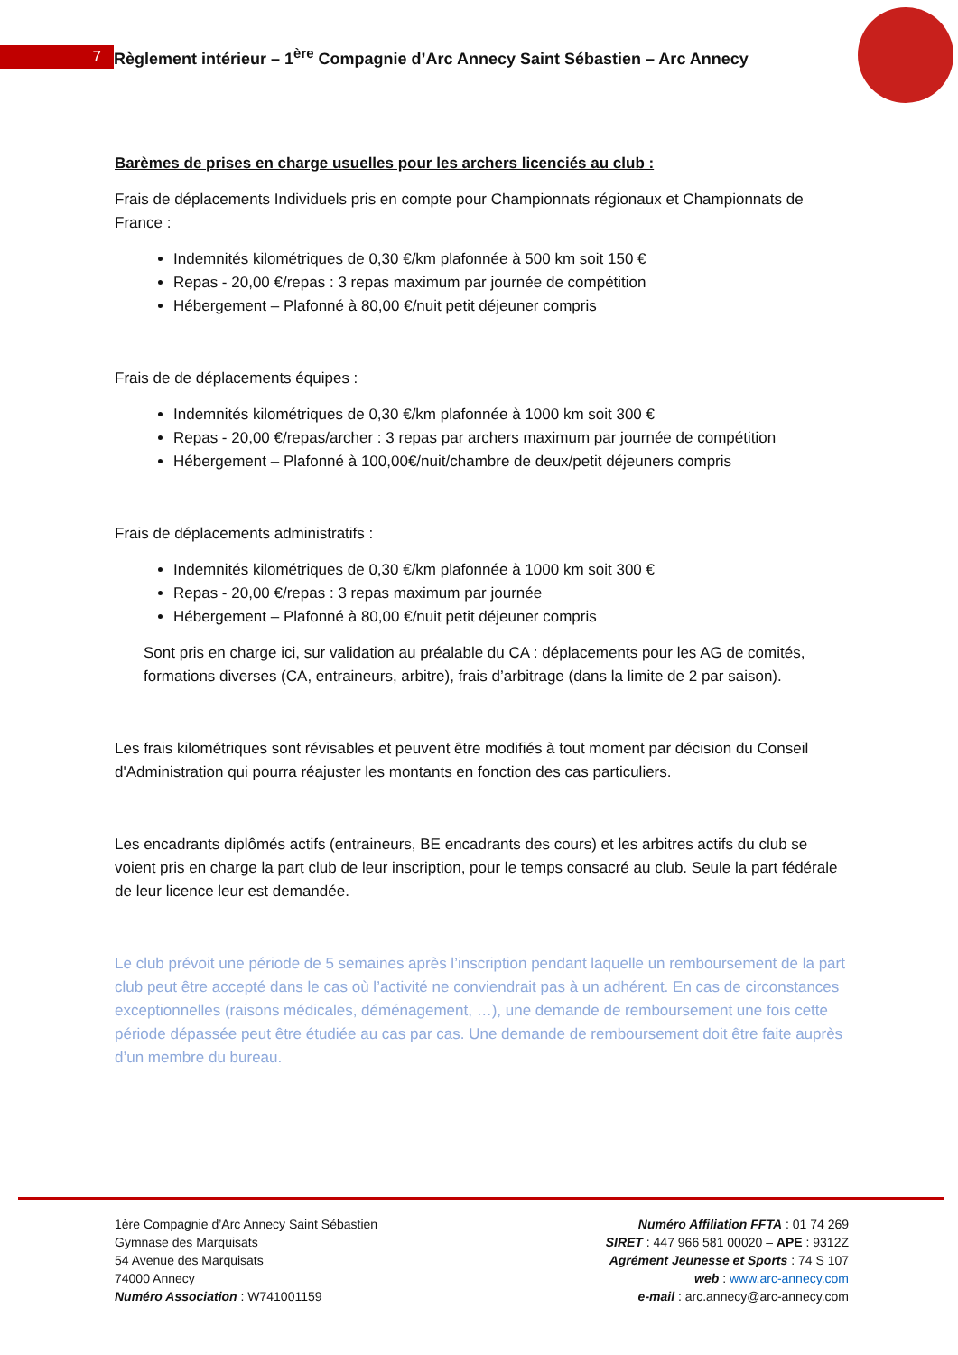7 Règlement intérieur – 1<sup>ère</sup> Compagnie d’Arc Annecy Saint Sébastien – Arc Annecy
Barèmes de prises en charge usuelles pour les archers licenciés au club :
Frais de déplacements Individuels pris en compte pour Championnats régionaux et Championnats de France :
Indemnités kilométriques de 0,30 €/km plafonnée à 500 km soit 150 €
Repas - 20,00 €/repas : 3 repas maximum par journée de compétition
Hébergement – Plafonné à 80,00 €/nuit petit déjeuner compris
Frais de de déplacements équipes :
Indemnités kilométriques de 0,30 €/km plafonnée à 1000 km soit 300 €
Repas - 20,00 €/repas/archer : 3 repas par archers maximum par journée de compétition
Hébergement – Plafonné à 100,00€/nuit/chambre de deux/petit déjeuners compris
Frais de déplacements administratifs :
Indemnités kilométriques de 0,30 €/km plafonnée à 1000 km soit 300 €
Repas - 20,00 €/repas : 3 repas maximum par journée
Hébergement – Plafonné à 80,00 €/nuit petit déjeuner compris
Sont pris en charge ici, sur validation au préalable du CA : déplacements pour les AG de comités, formations diverses (CA, entraineurs, arbitre), frais d’arbitrage (dans la limite de 2 par saison).
Les frais kilométriques sont révisables et peuvent être modifiés à tout moment par décision du Conseil d'Administration qui pourra réajuster les montants en fonction des cas particuliers.
Les encadrants diplômés actifs (entraineurs, BE encadrants des cours) et les arbitres actifs du club se voient pris en charge la part club de leur inscription, pour le temps consacré au club. Seule la part fédérale de leur licence leur est demandée.
Le club prévoit une période de 5 semaines après l’inscription pendant laquelle un remboursement de la part club peut être accepté dans le cas où l’activité ne conviendrait pas à un adhérent. En cas de circonstances exceptionnelles (raisons médicales, déménagement, …), une demande de remboursement une fois cette période dépassée peut être étudiée au cas par cas. Une demande de remboursement doit être faite auprès d’un membre du bureau.
1ère Compagnie d’Arc Annecy Saint Sébastien
Gymnase des Marquisats
54 Avenue des Marquisats
74000 Annecy
Numéro Association : W741001159
Numéro Affiliation FFTA : 01 74 269
SIRET : 447 966 581 00020 – APE : 9312Z
Agrément Jeunesse et Sports : 74 S 107
web : www.arc-annecy.com
e-mail : arc.annecy@arc-annecy.com